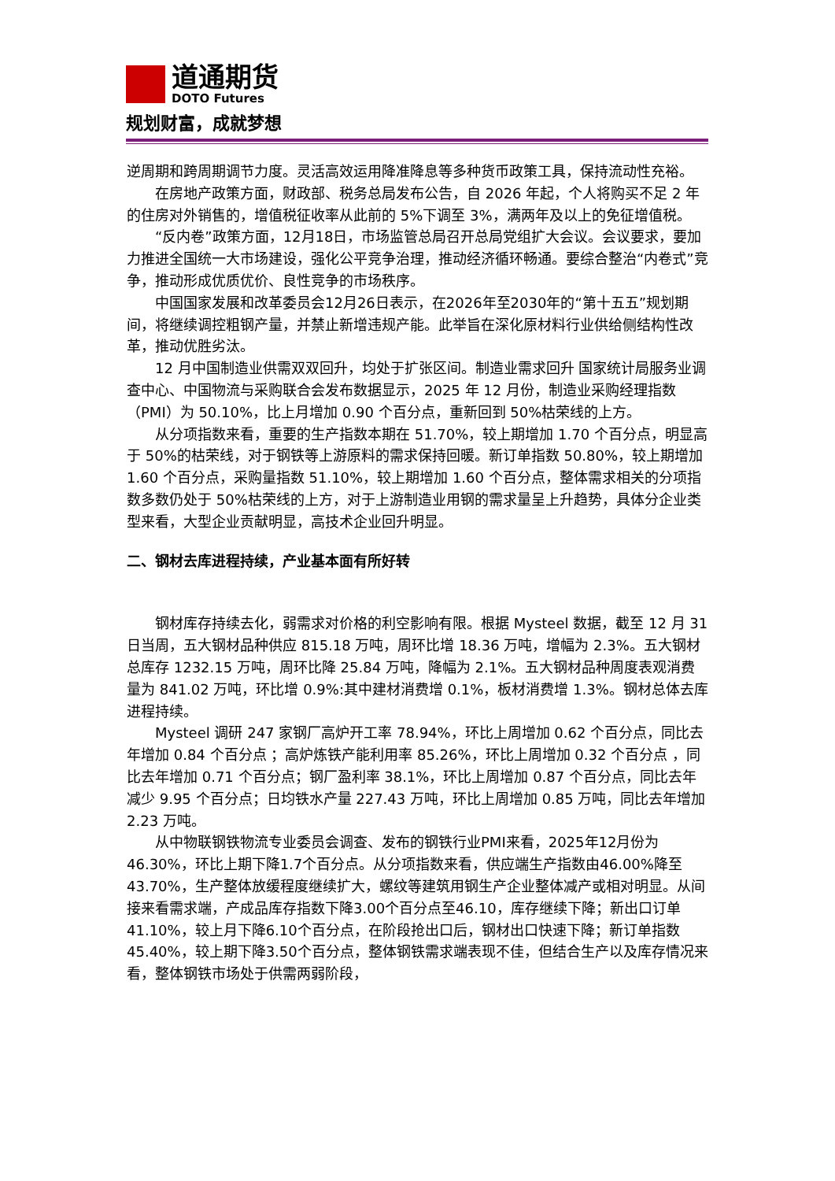道通期货
DOTO Futures
规划财富，成就梦想
逆周期和跨周期调节力度。灵活高效运用降准降息等多种货币政策工具，保持流动性充裕。
在房地产政策方面，财政部、税务总局发布公告，自 2026 年起，个人将购买不足 2 年的住房对外销售的，增值税征收率从此前的 5%下调至 3%，满两年及以上的免征增值税。
“反内卷”政策方面，12月18日，市场监管总局召开总局党组扩大会议。会议要求，要加力推进全国统一大市场建设，强化公平竞争治理，推动经济循环畅通。要综合整治“内卷式”竞争，推动形成优质优价、良性竞争的市场秩序。
中国国家发展和改革委员会12月26日表示，在2026年至2030年的“第十五五”规划期间，将继续调控粗钢产量，并禁止新增违规产能。此举旨在深化原材料行业供给侧结构性改革，推动优胜劣汰。
12 月中国制造业供需双双回升，均处于扩张区间。制造业需求回升 国家统计局服务业调查中心、中国物流与采购联合会发布数据显示，2025 年 12 月份，制造业采购经理指数（PMI）为 50.10%，比上月增加 0.90 个百分点，重新回到 50%枯荣线的上方。
从分项指数来看，重要的生产指数本期在 51.70%，较上期增加 1.70 个百分点，明显高于 50%的枯荣线，对于钢铁等上游原料的需求保持回暖。新订单指数 50.80%，较上期增加 1.60 个百分点，采购量指数 51.10%，较上期增加 1.60 个百分点，整体需求相关的分项指数多数仍处于 50%枯荣线的上方，对于上游制造业用钢的需求量呈上升趋势，具体分企业类型来看，大型企业贡献明显，高技术企业回升明显。
二、钢材去库进程持续，产业基本面有所好转
钢材库存持续去化，弱需求对价格的利空影响有限。根据 Mysteel 数据，截至 12 月 31 日当周，五大钢材品种供应 815.18 万吨，周环比增 18.36 万吨，增幅为 2.3%。五大钢材总库存 1232.15 万吨，周环比降 25.84 万吨，降幅为 2.1%。五大钢材品种周度表观消费量为 841.02 万吨，环比增 0.9%:其中建材消费增 0.1%，板材消费增 1.3%。钢材总体去库进程持续。
Mysteel 调研 247 家钢厂高炉开工率 78.94%，环比上周增加 0.62 个百分点，同比去年增加 0.84 个百分点 ；高炉炼铁产能利用率 85.26%，环比上周增加 0.32 个百分点 ，同比去年增加 0.71 个百分点；钢厂盈利率 38.1%，环比上周增加 0.87 个百分点，同比去年减少 9.95 个百分点；日均铁水产量 227.43 万吨，环比上周增加 0.85 万吨，同比去年增加 2.23 万吨。
从中物联钢铁物流专业委员会调查、发布的钢铁行业PMI来看，2025年12月份为46.30%，环比上期下降1.7个百分点。从分项指数来看，供应端生产指数由46.00%降至43.70%，生产整体放缓程度继续扩大，螺纹等建筑用钢生产企业整体减产或相对明显。从间接来看需求端，产成品库存指数下降3.00个百分点至46.10，库存继续下降；新出口订单41.10%，较上月下降6.10个百分点，在阶段抢出口后，钢材出口快速下降；新订单指数45.40%，较上期下降3.50个百分点，整体钢铁需求端表现不佳，但结合生产以及库存情况来看，整体钢铁市场处于供需两弱阶段，